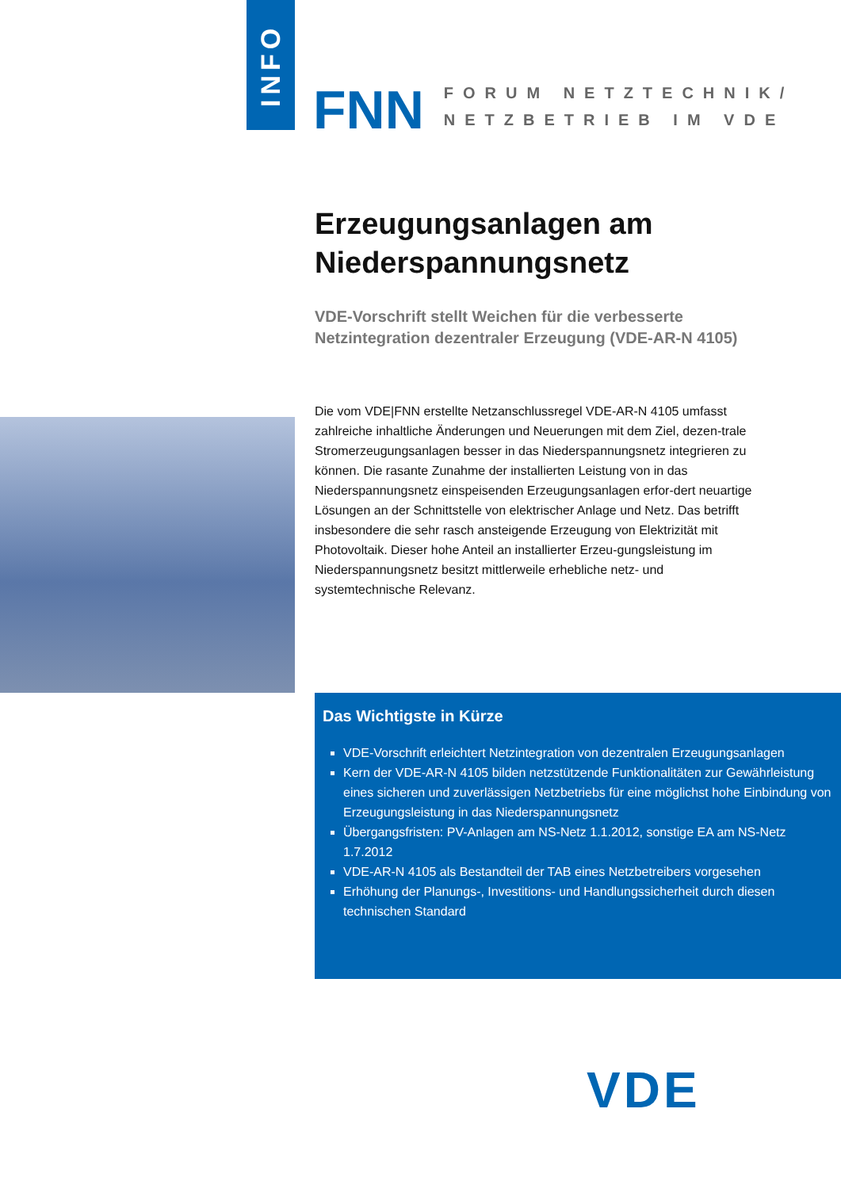INFO
FNN
FORUM NETZTECHNIK/
NETZBETRIEB IM VDE
Erzeugungsanlagen am Niederspannungsnetz
VDE-Vorschrift stellt Weichen für die verbesserte Netzintegration dezentraler Erzeugung (VDE-AR-N 4105)
Die vom VDE|FNN erstellte Netzanschlussregel VDE-AR-N 4105 umfasst zahlreiche inhaltliche Änderungen und Neuerungen mit dem Ziel, dezen-trale Stromerzeugungsanlagen besser in das Niederspannungsnetz integrieren zu können. Die rasante Zunahme der installierten Leistung von in das Niederspannungsnetz einspeisenden Erzeugungsanlagen erfor-dert neuartige Lösungen an der Schnittstelle von elektrischer Anlage und Netz. Das betrifft insbesondere die sehr rasch ansteigende Erzeugung von Elektrizität mit Photovoltaik. Dieser hohe Anteil an installierter Erzeu-gungsleistung im Niederspannungsnetz besitzt mittlerweile erhebliche netz- und systemtechnische Relevanz.
Das Wichtigste in Kürze
VDE-Vorschrift erleichtert Netzintegration von dezentralen Erzeugungsanlagen
Kern der VDE-AR-N 4105 bilden netzstützende Funktionalitäten zur Gewährleistung eines sicheren und zuverlässigen Netzbetriebs für eine möglichst hohe Einbindung von Erzeugungsleistung in das Niederspannungsnetz
Übergangsfristen: PV-Anlagen am NS-Netz 1.1.2012, sonstige EA am NS-Netz 1.7.2012
VDE-AR-N 4105 als Bestandteil der TAB eines Netzbetreibers vorgesehen
Erhöhung der Planungs-, Investitions- und Handlungssicherheit durch diesen technischen Standard
VDE